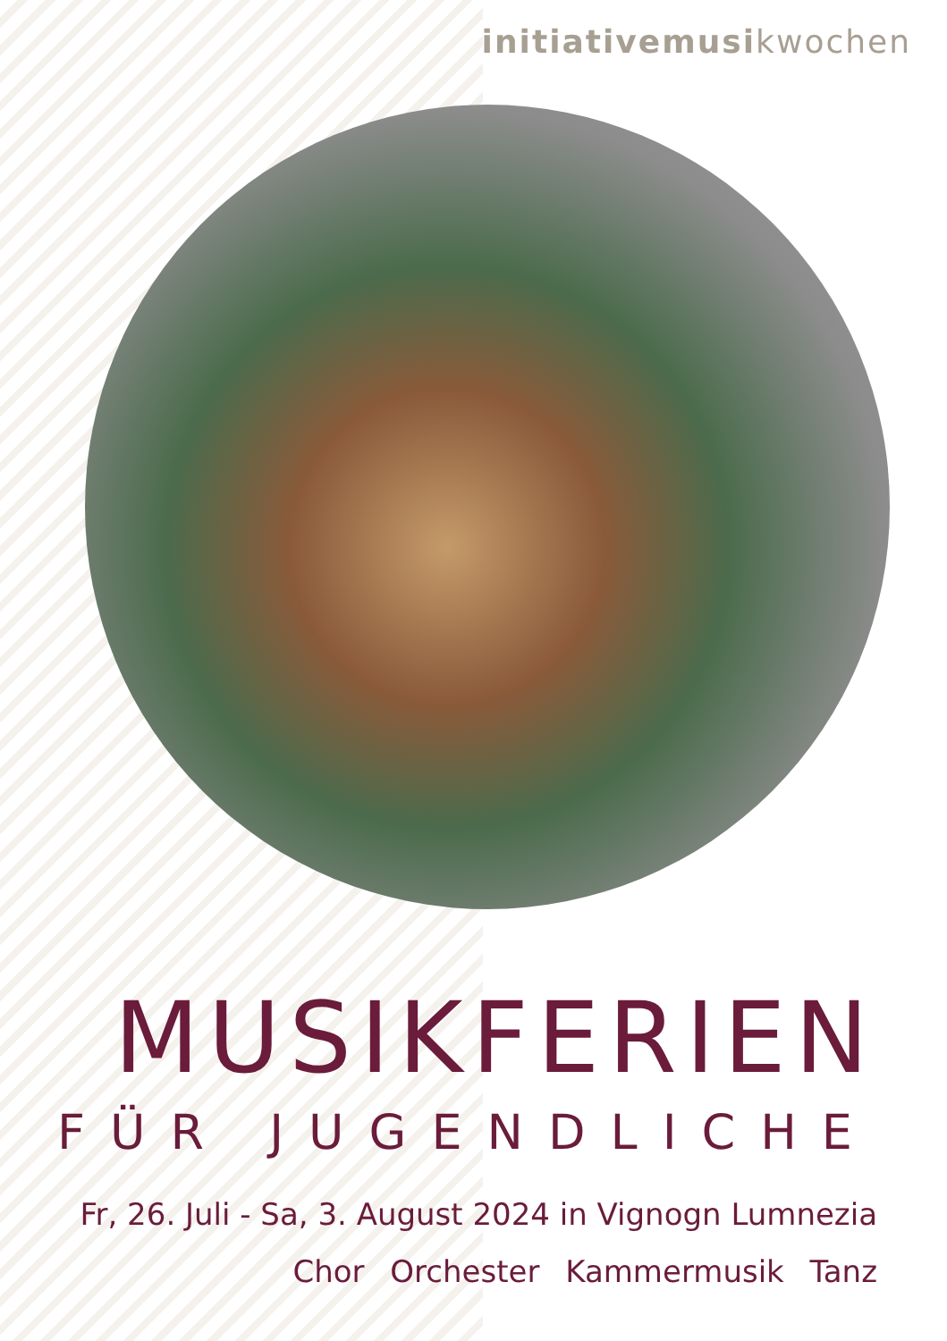initiativemusikwochen
MUSIKFERIEN
FÜR JUGENDLICHE
Fr, 26. Juli - Sa, 3. August 2024 in Vignogn Lumnezia
Chor Orchester Kammermusik Tanz